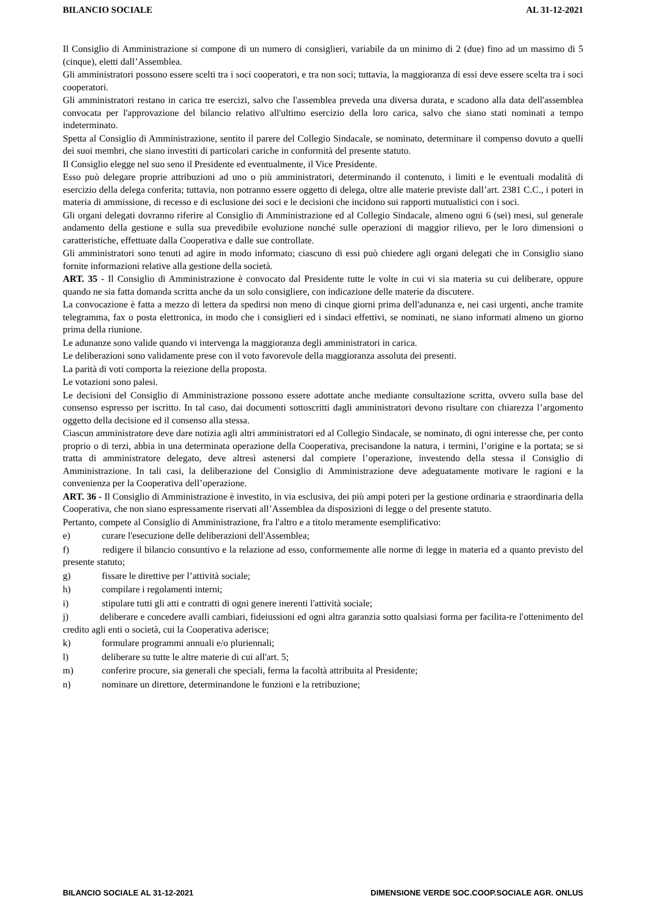BILANCIO SOCIALE AL 31-12-2021
Il Consiglio di Amministrazione si compone di un numero di consiglieri, variabile da un minimo di 2 (due) fino ad un massimo di 5 (cinque), eletti dall’Assemblea.
Gli amministratori possono essere scelti tra i soci cooperatori, e tra non soci; tuttavia, la maggioranza di essi deve essere scelta tra i soci cooperatori.
Gli amministratori restano in carica tre esercizi, salvo che l'assemblea preveda una diversa durata, e scadono alla data dell'assemblea convocata per l'approvazione del bilancio relativo all'ultimo esercizio della loro carica, salvo che siano stati nominati a tempo indeterminato.
Spetta al Consiglio di Amministrazione, sentito il parere del Collegio Sindacale, se nominato, determinare il compenso dovuto a quelli dei suoi membri, che siano investiti di particolari cariche in conformità del presente statuto.
Il Consiglio elegge nel suo seno il Presidente ed eventualmente, il Vice Presidente.
Esso può delegare proprie attribuzioni ad uno o più amministratori, determinando il contenuto, i limiti e le eventuali modalità di esercizio della delega conferita; tuttavia, non potranno essere oggetto di delega, oltre alle materie previste dall’art. 2381 C.C., i poteri in materia di ammissione, di recesso e di esclusione dei soci e le decisioni che incidono sui rapporti mutualistici con i soci.
Gli organi delegati dovranno riferire al Consiglio di Amministrazione ed al Collegio Sindacale, almeno ogni 6 (sei) mesi, sul generale andamento della gestione e sulla sua prevedibile evoluzione nonché sulle operazioni di maggior rilievo, per le loro dimensioni o caratteristiche, effettuate dalla Cooperativa e dalle sue controllate.
Gli amministratori sono tenuti ad agire in modo informato; ciascuno di essi può chiedere agli organi delegati che in Consiglio siano fornite informazioni relative alla gestione della società.
ART. 35 - Il Consiglio di Amministrazione è convocato dal Presidente tutte le volte in cui vi sia materia su cui deliberare, oppure quando ne sia fatta domanda scritta anche da un solo consigliere, con indicazione delle materie da discutere.
La convocazione è fatta a mezzo di lettera da spedirsi non meno di cinque giorni prima dell'adunanza e, nei casi urgenti, anche tramite telegramma, fax o posta elettronica, in modo che i consiglieri ed i sindaci effettivi, se nominati, ne siano informati almeno un giorno prima della riunione.
Le adunanze sono valide quando vi intervenga la maggioranza degli amministratori in carica.
Le deliberazioni sono validamente prese con il voto favorevole della maggioranza assoluta dei presenti.
La parità di voti comporta la reiezione della proposta.
Le votazioni sono palesi.
Le decisioni del Consiglio di Amministrazione possono essere adottate anche mediante consultazione scritta, ovvero sulla base del consenso espresso per iscritto. In tal caso, dai documenti sottoscritti dagli amministratori devono risultare con chiarezza l’argomento oggetto della decisione ed il consenso alla stessa.
Ciascun amministratore deve dare notizia agli altri amministratori ed al Collegio Sindacale, se nominato, di ogni interesse che, per conto proprio o di terzi, abbia in una determinata operazione della Cooperativa, precisandone la natura, i termini, l’origine e la portata; se si tratta di amministratore delegato, deve altresì astenersi dal compiere l’operazione, investendo della stessa il Consiglio di Amministrazione. In tali casi, la deliberazione del Consiglio di Amministrazione deve adeguatamente motivare le ragioni e la convenienza per la Cooperativa dell’operazione.
ART. 36 - Il Consiglio di Amministrazione è investito, in via esclusiva, dei più ampi poteri per la gestione ordinaria e straordinaria della Cooperativa, che non siano espressamente riservati all’Assemblea da disposizioni di legge o del presente statuto.
Pertanto, compete al Consiglio di Amministrazione, fra l'altro e a titolo meramente esemplificativo:
e) curare l'esecuzione delle deliberazioni dell'Assemblea;
f) redigere il bilancio consuntivo e la relazione ad esso, conformemente alle norme di legge in materia ed a quanto previsto del presente statuto;
g) fissare le direttive per l’attività sociale;
h) compilare i regolamenti interni;
i) stipulare tutti gli atti e contratti di ogni genere inerenti l'attività sociale;
j) deliberare e concedere avalli cambiari, fideiussioni ed ogni altra garanzia sotto qualsiasi forma per facilita-re l'ottenimento del credito agli enti o società, cui la Cooperativa aderisce;
k) formulare programmi annuali e/o pluriennali;
l) deliberare su tutte le altre materie di cui all'art. 5;
m) conferire procure, sia generali che speciali, ferma la facoltà attribuita al Presidente;
n) nominare un direttore, determinandone le funzioni e la retribuzione;
BILANCIO SOCIALE AL 31-12-2021 DIMENSIONE VERDE SOC.COOP.SOCIALE AGR. ONLUS